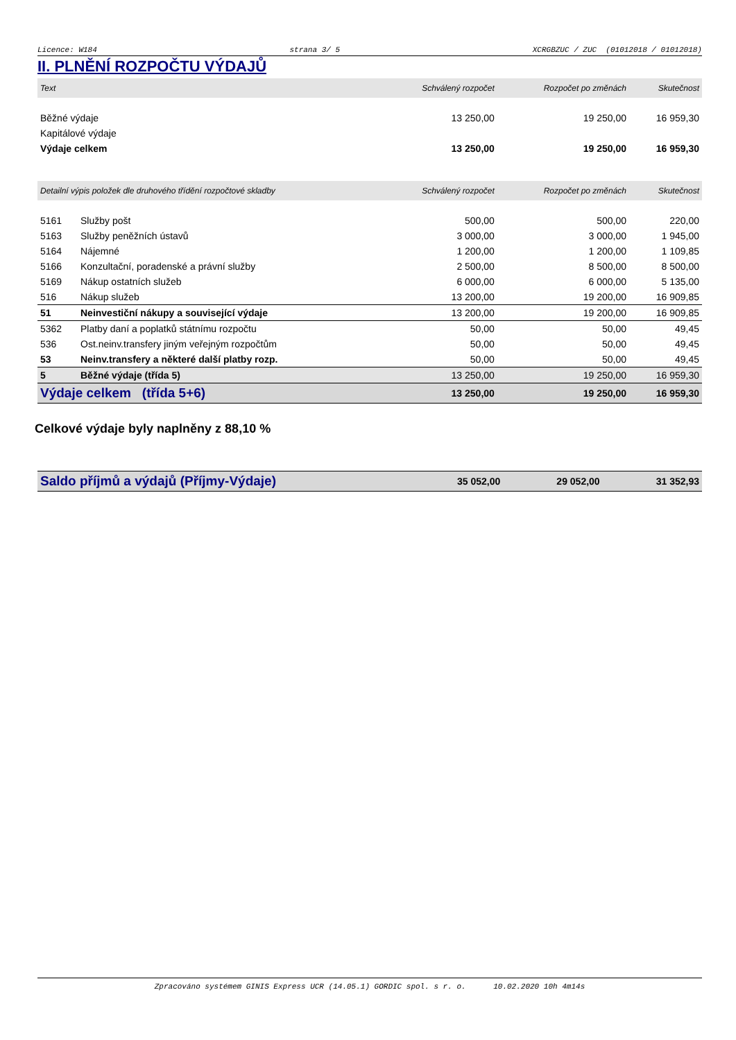Licence: W184 strana 3/ 5 XCRGBZUC / ZUC (01012018 / 01012018)
II. PLNĚNÍ ROZPOČTU VÝDAJŮ
| Text | | Schválený rozpočet | Rozpočet po změnách | Skutečnost |
| --- | --- | --- | --- | --- |
| Běžné výdaje | | 13 250,00 | 19 250,00 | 16 959,30 |
| Kapitálové výdaje | | | | |
| Výdaje celkem | | 13 250,00 | 19 250,00 | 16 959,30 |
| Detailní výpis položek dle druhového třídění rozpočtové skladby | | Schválený rozpočet | Rozpočet po změnách | Skutečnost |
| 5161 | Služby pošt | 500,00 | 500,00 | 220,00 |
| 5163 | Služby peněžních ústavů | 3 000,00 | 3 000,00 | 1 945,00 |
| 5164 | Nájemné | 1 200,00 | 1 200,00 | 1 109,85 |
| 5166 | Konzultační, poradenské a právní služby | 2 500,00 | 8 500,00 | 8 500,00 |
| 5169 | Nákup ostatních služeb | 6 000,00 | 6 000,00 | 5 135,00 |
| 516 | Nákup služeb | 13 200,00 | 19 200,00 | 16 909,85 |
| 51 | Neinvestiční nákupy a související výdaje | 13 200,00 | 19 200,00 | 16 909,85 |
| 5362 | Platby daní a poplatků státnímu rozpočtu | 50,00 | 50,00 | 49,45 |
| 536 | Ost.neinv.transfery jiným veřejným rozpočtům | 50,00 | 50,00 | 49,45 |
| 53 | Neinv.transfery a některé další platby rozp. | 50,00 | 50,00 | 49,45 |
| 5 | Běžné výdaje (třída 5) | 13 250,00 | 19 250,00 | 16 959,30 |
| Výdaje celkem (třída 5+6) | | 13 250,00 | 19 250,00 | 16 959,30 |
Celkové výdaje byly naplněny z 88,10 %
| Saldo příjmů a výdajů (Příjmy-Výdaje) | 35 052,00 | 29 052,00 | 31 352,93 |
Zpracováno systémem GINIS Express UCR (14.05.1) GORDIC spol. s r. o. 10.02.2020 10h 4m14s